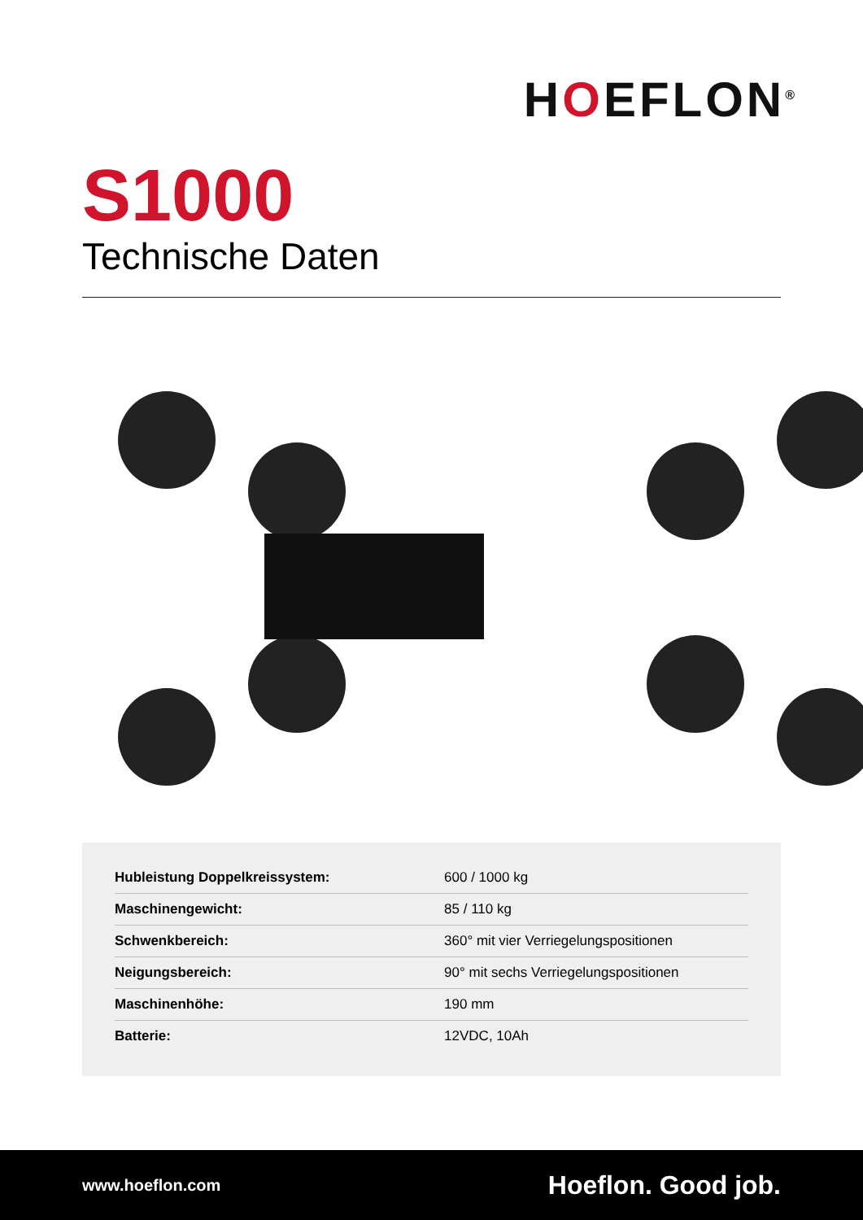HOEFLON<sup>®</sup>
S1000
Technische Daten
| Hubleistung Doppelkreissystem: | 600 / 1000 kg |
| Maschinengewicht: | 85 / 110 kg |
| Schwenkbereich: | 360° mit vier Verriegelungspositionen |
| Neigungsbereich: | 90° mit sechs Verriegelungspositionen |
| Maschinenhöhe: | 190 mm |
| Batterie: | 12VDC, 10Ah |
www.hoeflon.com
Hoeflon. Good job.